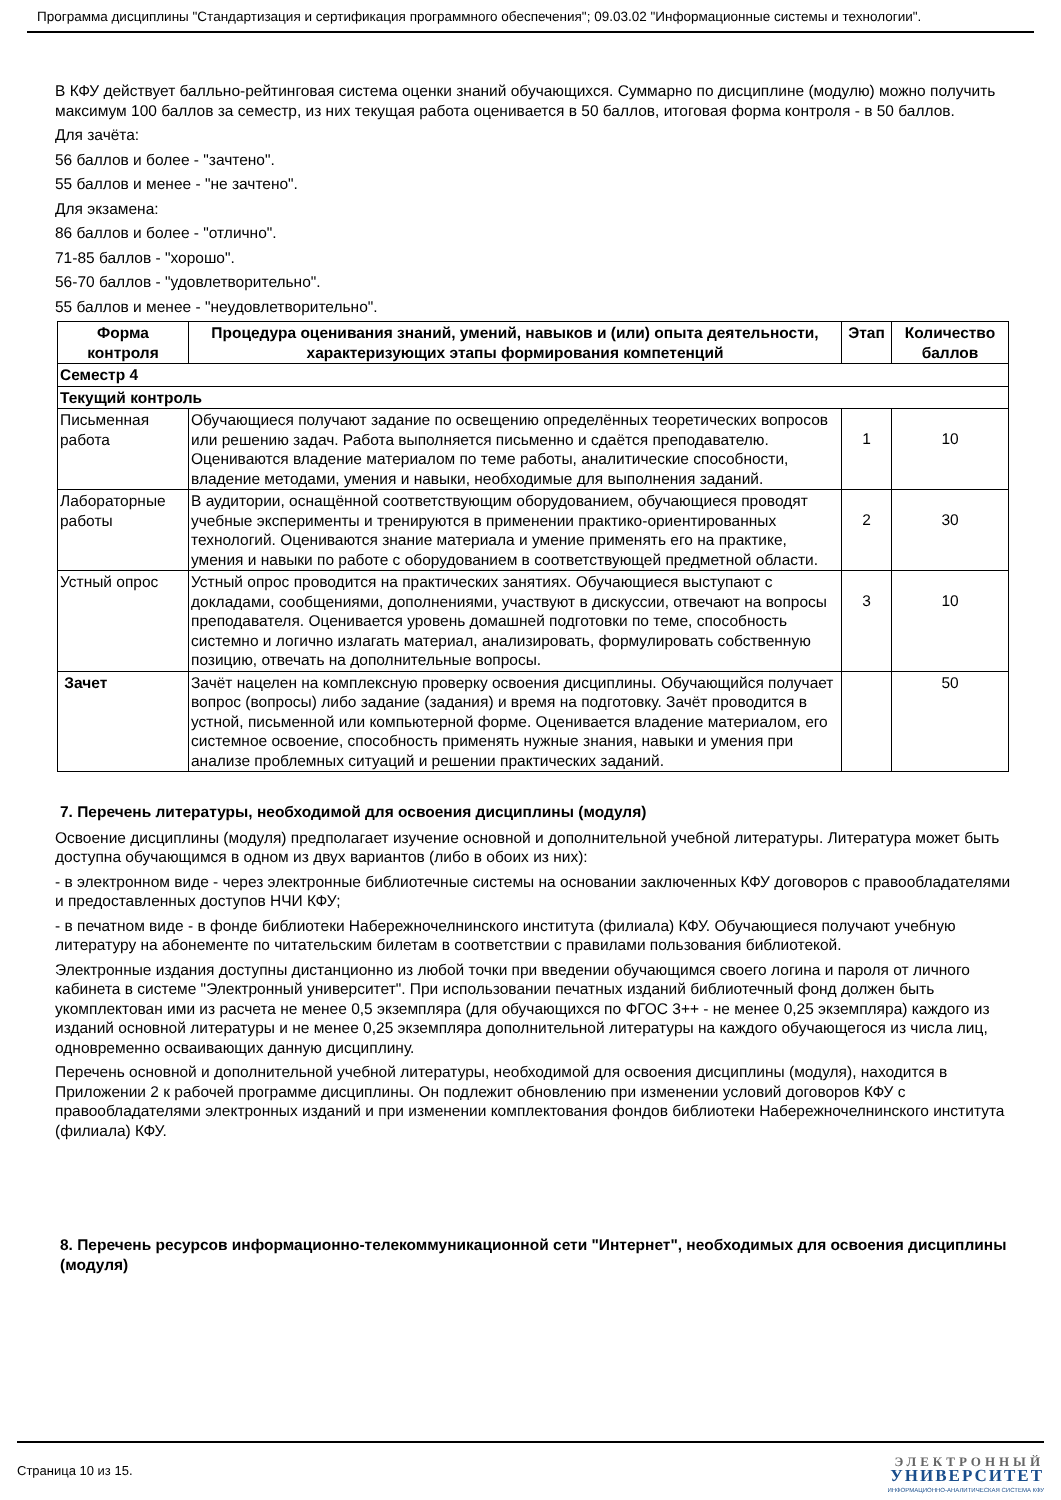Программа дисциплины "Стандартизация и сертификация программного обеспечения"; 09.03.02 "Информационные системы и технологии".
В КФУ действует балльно-рейтинговая система оценки знаний обучающихся. Суммарно по дисциплине (модулю) можно получить максимум 100 баллов за семестр, из них текущая работа оценивается в 50 баллов, итоговая форма контроля - в 50 баллов.
Для зачёта:
56 баллов и более - "зачтено".
55 баллов и менее - "не зачтено".
Для экзамена:
86 баллов и более - "отлично".
71-85 баллов - "хорошо".
56-70 баллов - "удовлетворительно".
55 баллов и менее - "неудовлетворительно".
| Форма контроля | Процедура оценивания знаний, умений, навыков и (или) опыта деятельности, характеризующих этапы формирования компетенций | Этап | Количество баллов |
| --- | --- | --- | --- |
| Семестр 4 | | | |
| Текущий контроль | | | |
| Письменная работа | Обучающиеся получают задание по освещению определённых теоретических вопросов или решению задач. Работа выполняется письменно и сдаётся преподавателю. Оцениваются владение материалом по теме работы, аналитические способности, владение методами, умения и навыки, необходимые для выполнения заданий. | 1 | 10 |
| Лабораторные работы | В аудитории, оснащённой соответствующим оборудованием, обучающиеся проводят учебные эксперименты и тренируются в применении практико-ориентированных технологий. Оцениваются знание материала и умение применять его на практике, умения и навыки по работе с оборудованием в соответствующей предметной области. | 2 | 30 |
| Устный опрос | Устный опрос проводится на практических занятиях. Обучающиеся выступают с докладами, сообщениями, дополнениями, участвуют в дискуссии, отвечают на вопросы преподавателя. Оценивается уровень домашней подготовки по теме, способность системно и логично излагать материал, анализировать, формулировать собственную позицию, отвечать на дополнительные вопросы. | 3 | 10 |
| Зачет | Зачёт нацелен на комплексную проверку освоения дисциплины. Обучающийся получает вопрос (вопросы) либо задание (задания) и время на подготовку. Зачёт проводится в устной, письменной или компьютерной форме. Оценивается владение материалом, его системное освоение, способность применять нужные знания, навыки и умения при анализе проблемных ситуаций и решении практических заданий. | | 50 |
7. Перечень литературы, необходимой для освоения дисциплины (модуля)
Освоение дисциплины (модуля) предполагает изучение основной и дополнительной учебной литературы. Литература может быть доступна обучающимся в одном из двух вариантов (либо в обоих из них):
- в электронном виде - через электронные библиотечные системы на основании заключенных КФУ договоров с правообладателями и предоставленных доступов НЧИ КФУ;
- в печатном виде - в фонде библиотеки Набережночелнинского института (филиала) КФУ. Обучающиеся получают учебную литературу на абонементе по читательским билетам в соответствии с правилами пользования библиотекой.
Электронные издания доступны дистанционно из любой точки при введении обучающимся своего логина и пароля от личного кабинета в системе "Электронный университет". При использовании печатных изданий библиотечный фонд должен быть укомплектован ими из расчета не менее 0,5 экземпляра (для обучающихся по ФГОС 3++ - не менее 0,25 экземпляра) каждого из изданий основной литературы и не менее 0,25 экземпляра дополнительной литературы на каждого обучающегося из числа лиц, одновременно осваивающих данную дисциплину.
Перечень основной и дополнительной учебной литературы, необходимой для освоения дисциплины (модуля), находится в Приложении 2 к рабочей программе дисциплины. Он подлежит обновлению при изменении условий договоров КФУ с правообладателями электронных изданий и при изменении комплектования фондов библиотеки Набережночелнинского института (филиала) КФУ.
8. Перечень ресурсов информационно-телекоммуникационной сети "Интернет", необходимых для освоения дисциплины (модуля)
Страница 10 из 15.
ЭЛЕКТРОННЫЙ
УНИВЕРСИТЕТ
ИНФОРМАЦИОННО-АНАЛИТИЧЕСКАЯ СИСТЕМА КФУ